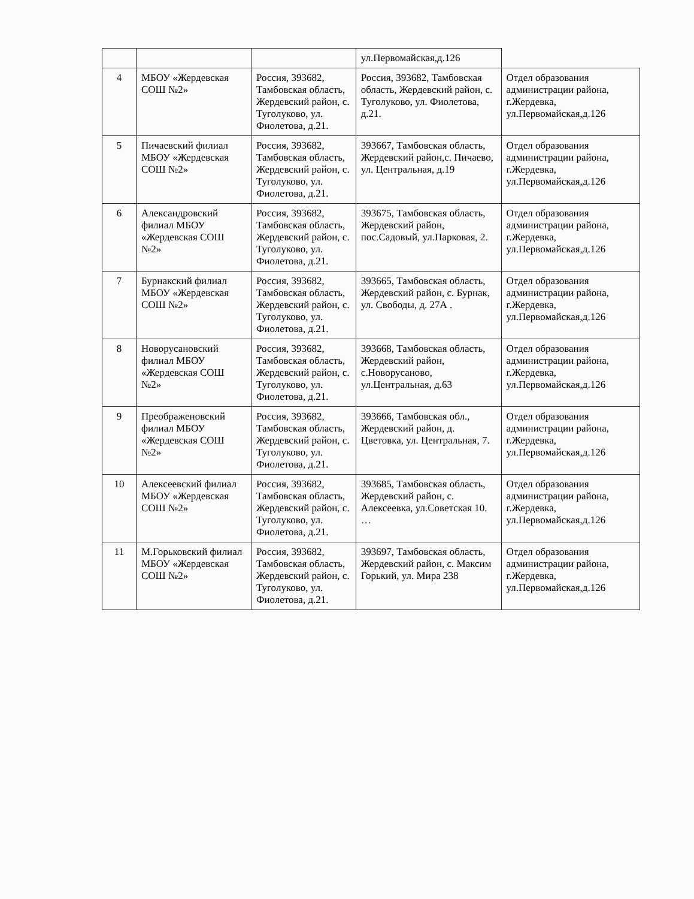| | | | ул.Первомайская,д.126 | |
| 4 | МБОУ «Жердевская СОШ №2» | Россия, 393682, Тамбовская область, Жердевский район, с. Туголуково, ул. Фиолетова, д.21. | Россия, 393682, Тамбовская область, Жердевский район, с. Туголуково, ул. Фиолетова, д.21. | Отдел образования администрации района, г.Жердевка, ул.Первомайская,д.126 |
| 5 | Пичаевский филиал МБОУ «Жердевская СОШ №2» | Россия, 393682, Тамбовская область, Жердевский район, с. Туголуково, ул. Фиолетова, д.21. | 393667, Тамбовская область, Жердевский район,с. Пичаево, ул. Центральная, д.19 | Отдел образования администрации района, г.Жердевка, ул.Первомайская,д.126 |
| 6 | Александровский филиал МБОУ «Жердевская СОШ №2» | Россия, 393682, Тамбовская область, Жердевский район, с. Туголуково, ул. Фиолетова, д.21. | 393675, Тамбовская область, Жердевский район, пос.Садовый, ул.Парковая, 2. | Отдел образования администрации района, г.Жердевка, ул.Первомайская,д.126 |
| 7 | Бурнакский филиал МБОУ «Жердевская СОШ №2» | Россия, 393682, Тамбовская область, Жердевский район, с. Туголуково, ул. Фиолетова, д.21. | 393665, Тамбовская область, Жердевский район, с. Бурнак, ул. Свободы, д. 27А . | Отдел образования администрации района, г.Жердевка, ул.Первомайская,д.126 |
| 8 | Новорусановский филиал МБОУ «Жердевская СОШ №2» | Россия, 393682, Тамбовская область, Жердевский район, с. Туголуково, ул. Фиолетова, д.21. | 393668, Тамбовская область, Жердевский район, с.Новорусаново, ул.Центральная, д.63 | Отдел образования администрации района, г.Жердевка, ул.Первомайская,д.126 |
| 9 | Преображеновский филиал МБОУ «Жердевская СОШ №2» | Россия, 393682, Тамбовская область, Жердевский район, с. Туголуково, ул. Фиолетова, д.21. | 393666, Тамбовская обл., Жердевский район, д. Цветовка, ул. Центральная, 7. | Отдел образования администрации района, г.Жердевка, ул.Первомайская,д.126 |
| 10 | Алексеевский филиал МБОУ «Жердевская СОШ №2» | Россия, 393682, Тамбовская область, Жердевский район, с. Туголуково, ул. Фиолетова, д.21. | 393685, Тамбовская область, Жердевский район, с. Алексеевка, ул.Советская 10. … | Отдел образования администрации района, г.Жердевка, ул.Первомайская,д.126 |
| 11 | М.Горьковский филиал МБОУ «Жердевская СОШ №2» | Россия, 393682, Тамбовская область, Жердевский район, с. Туголуково, ул. Фиолетова, д.21. | 393697, Тамбовская область, Жердевский район, с. Максим Горький, ул. Мира 238 | Отдел образования администрации района, г.Жердевка, ул.Первомайская,д.126 |